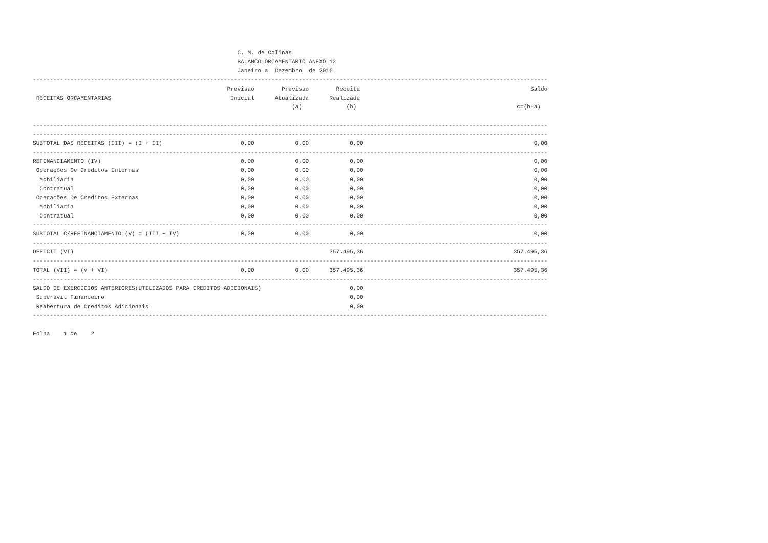C. M. de Colinas
                                                            BALANCO ORCAMENTARIO ANEXO 12
                                                            Janeiro a  Dezembro  de 2016
-------------------------------------------------------------------------------------------------------------------------------------------------------
                                                         Previsao        Previsao        Receita                                                  Saldo
 RECEITAS ORCAMENTARIAS                                   Inicial      Atualizada      Realizada
                                                                            (a)             (b)                                               c=(b-a)

-------------------------------------------------------------------------------------------------------------------------------------------------------
-------------------------------------------------------------------------------------------------------------------------------------------------------
SUBTOTAL DAS RECEITAS (III) = (I + II)                       0,00            0,00            0,00                                                  0,00
-------------------------------------------------------------------------------------------------------------------------------------------------------
REFINANCIAMENTO (IV)                                         0,00            0,00            0,00                                                  0,00
 Operações De Creditos Internas                              0,00            0,00            0,00                                                  0,00
  Mobiliaria                                                 0,00            0,00            0,00                                                  0,00
  Contratual                                                 0,00            0,00            0,00                                                  0,00
 Operações De Creditos Externas                              0,00            0,00            0,00                                                  0,00
  Mobiliaria                                                 0,00            0,00            0,00                                                  0,00
  Contratual                                                 0,00            0,00            0,00                                                  0,00
-------------------------------------------------------------------------------------------------------------------------------------------------------
SUBTOTAL C/REFINANCIAMENTO (V) = (III + IV)                  0,00            0,00            0,00                                                  0,00
-------------------------------------------------------------------------------------------------------------------------------------------------------
DEFICIT (VI)                                                                           357.495,36                                            357.495,36
-------------------------------------------------------------------------------------------------------------------------------------------------------
TOTAL (VII) = (V + VI)                                       0,00            0,00      357.495,36                                            357.495,36
-------------------------------------------------------------------------------------------------------------------------------------------------------
SALDO DE EXERCICIOS ANTERIORES(UTILIZADOS PARA CREDITOS ADICIONAIS)                          0,00
 Superavit Financeiro                                                                        0,00
 Reabertura de Creditos Adicionais                                                           0,00
-------------------------------------------------------------------------------------------------------------------------------------------------------

Folha    1 de    2